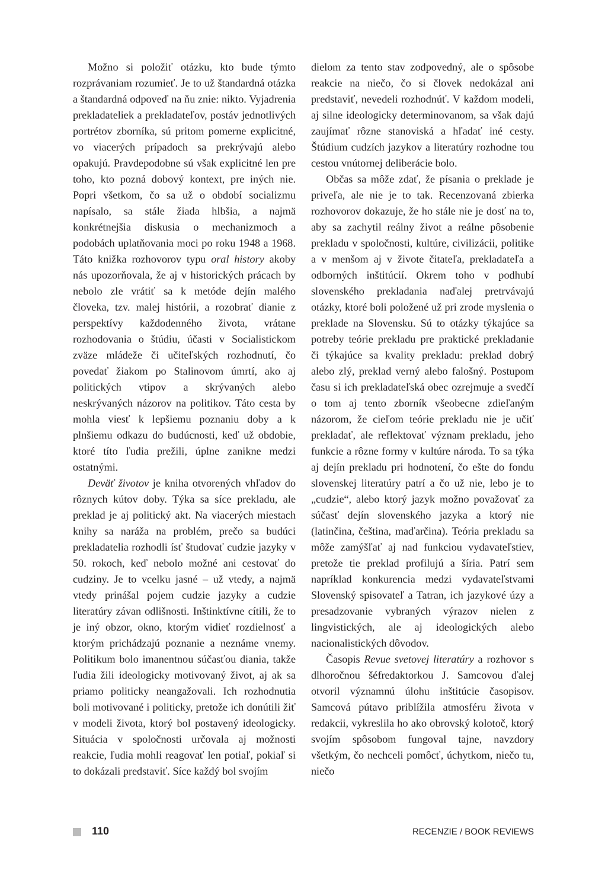Možno si položiť otázku, kto bude týmto rozprávaniam rozumieť. Je to už štandardná otázka a štandardná odpoveď na ňu znie: nikto. Vyjadrenia prekladateliek a prekladateľov, postáv jednotlivých portrétov zborníka, sú pritom pomerne explicitné, vo viacerých prípadoch sa prekrývajú alebo opakujú. Pravdepodobne sú však explicitné len pre toho, kto pozná dobový kontext, pre iných nie. Popri všetkom, čo sa už o období socializmu napísalo, sa stále žiada hlbšia, a najmä konkrétnejšia diskusia o mechanizmoch a podobách uplatňovania moci po roku 1948 a 1968. Táto knižka rozhovorov typu oral history akoby nás upozorňovala, že aj v historických prácach by nebolo zle vrátiť sa k metóde dejín malého človeka, tzv. malej histórii, a rozobrať dianie z perspektívy každodenného života, vrátane rozhodovania o štúdiu, účasti v Socialistickom zväze mládeže či učiteľských rozhodnutí, čo povedať žiakom po Stalinovom úmrtí, ako aj politických vtipov a skrývaných alebo neskrývaných názorov na politikov. Táto cesta by mohla viesť k lepšiemu poznaniu doby a k plnšiemu odkazu do budúcnosti, keď už obdobie, ktoré títo ľudia prežili, úplne zanikne medzi ostatnými.
Deväť životov je kniha otvorených vhľadov do rôznych kútov doby. Týka sa síce prekladu, ale preklad je aj politický akt. Na viacerých miestach knihy sa naráža na problém, prečo sa budúci prekladatelia rozhodli ísť študovať cudzie jazyky v 50. rokoch, keď nebolo možné ani cestovať do cudziny. Je to vcelku jasné – už vtedy, a najmä vtedy prinášal pojem cudzie jazyky a cudzie literatúry závan odlišnosti. Inštinktívne cítili, že to je iný obzor, okno, ktorým vidieť rozdielnosť a ktorým prichádzajú poznanie a neznáme vnemy. Politikum bolo imanentnou súčasťou diania, takže ľudia žili ideologicky motivovaný život, aj ak sa priamo politicky neangažovali. Ich rozhodnutia boli motivované i politicky, pretože ich donútili žiť v modeli života, ktorý bol postavený ideologicky. Situácia v spoločnosti určovala aj možnosti reakcie, ľudia mohli reagovať len potiaľ, pokiaľ si to dokázali predstaviť. Síce každý bol svojím
dielom za tento stav zodpovedný, ale o spôsobe reakcie na niečo, čo si človek nedokázal ani predstaviť, nevedeli rozhodnúť. V každom modeli, aj silne ideologicky determinovanom, sa však dajú zaujímať rôzne stanoviská a hľadať iné cesty. Štúdium cudzích jazykov a literatúry rozhodne tou cestou vnútornej deliberácie bolo.
Občas sa môže zdať, že písania o preklade je priveľa, ale nie je to tak. Recenzovaná zbierka rozhovorov dokazuje, že ho stále nie je dosť na to, aby sa zachytil reálny život a reálne pôsobenie prekladu v spoločnosti, kultúre, civilizácii, politike a v menšom aj v živote čitateľa, prekladateľa a odborných inštitúcií. Okrem toho v podhubí slovenského prekladania naďalej pretrvávajú otázky, ktoré boli položené už pri zrode myslenia o preklade na Slovensku. Sú to otázky týkajúce sa potreby teórie prekladu pre praktické prekladanie či týkajúce sa kvality prekladu: preklad dobrý alebo zlý, preklad verný alebo falošný. Postupom času si ich prekladateľská obec ozrejmuje a svedčí o tom aj tento zborník všeobecne zdieľaným názorom, že cieľom teórie prekladu nie je učiť prekladať, ale reflektovať význam prekladu, jeho funkcie a rôzne formy v kultúre národa. To sa týka aj dejín prekladu pri hodnotení, čo ešte do fondu slovenskej literatúry patrí a čo už nie, lebo je to „cudzie“, alebo ktorý jazyk možno považovať za súčasť dejín slovenského jazyka a ktorý nie (latinčina, čeština, maďarčina). Teória prekladu sa môže zamýšľať aj nad funkciou vydavateľstiev, pretože tie preklad profilujú a šíria. Patrí sem napríklad konkurencia medzi vydavateľstvami Slovenský spisovateľ a Tatran, ich jazykové úzy a presadzovanie vybraných výrazov nielen z lingvistických, ale aj ideologických alebo nacionalistických dôvodov.
Časopis Revue svetovej literatúry a rozhovor s dlhoročnou šéfredaktorkou J. Samcovou ďalej otvoril významnú úlohu inštitúcie časopisov. Samcová pútavo priblížila atmosféru života v redakcii, vykreslila ho ako obrovský kolotoč, ktorý svojím spôsobom fungoval tajne, navzdory všetkým, čo nechceli pomôcť, úchytkom, niečo tu, niečo
110
RECENZIE / BOOK REVIEWS